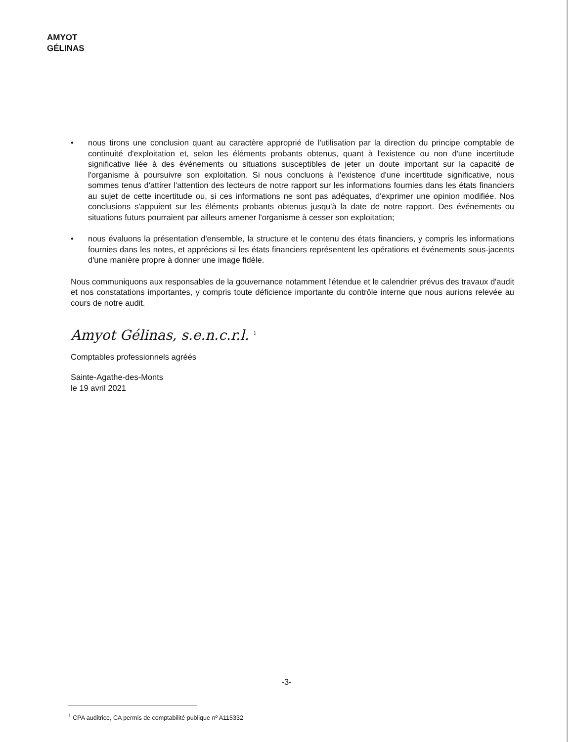AMYOT GÉLINAS
• nous tirons une conclusion quant au caractère approprié de l'utilisation par la direction du principe comptable de continuité d'exploitation et, selon les éléments probants obtenus, quant à l'existence ou non d'une incertitude significative liée à des événements ou situations susceptibles de jeter un doute important sur la capacité de l'organisme à poursuivre son exploitation. Si nous concluons à l'existence d'une incertitude significative, nous sommes tenus d'attirer l'attention des lecteurs de notre rapport sur les informations fournies dans les états financiers au sujet de cette incertitude ou, si ces informations ne sont pas adéquates, d'exprimer une opinion modifiée. Nos conclusions s'appuient sur les éléments probants obtenus jusqu'à la date de notre rapport. Des événements ou situations futurs pourraient par ailleurs amener l'organisme à cesser son exploitation;
• nous évaluons la présentation d'ensemble, la structure et le contenu des états financiers, y compris les informations fournies dans les notes, et apprécions si les états financiers représentent les opérations et événements sous-jacents d'une manière propre à donner une image fidèle.
Nous communiquons aux responsables de la gouvernance notamment l'étendue et le calendrier prévus des travaux d'audit et nos constatations importantes, y compris toute déficience importante du contrôle interne que nous aurions relevée au cours de notre audit.
Amyot Gélinas, s.e.n.c.r.l. <sup>1</sup>
Comptables professionnels agréés
Sainte-Agathe-des-Monts
le 19 avril 2021
-3-
<sup>1</sup> CPA auditrice, CA permis de comptabilité publique nº A115332